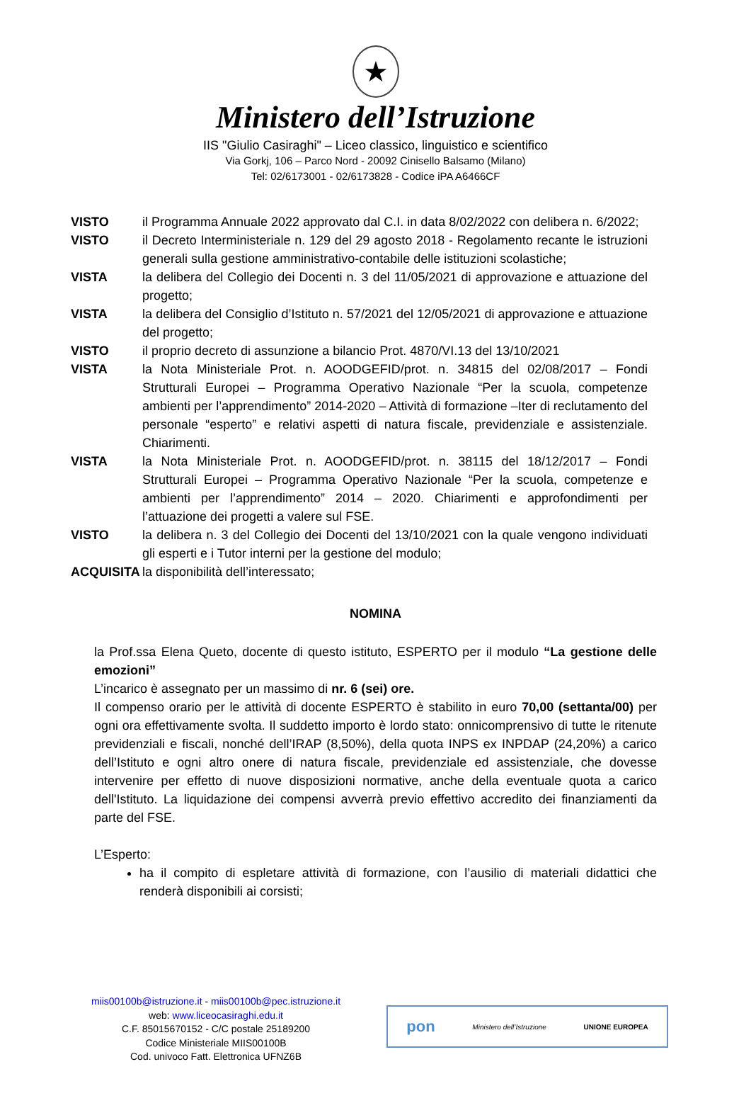★
Ministero dell’Istruzione
IIS "Giulio Casiraghi" – Liceo classico, linguistico e scientifico
Via Gorkj, 106 – Parco Nord - 20092 Cinisello Balsamo (Milano)
Tel: 02/6173001 - 02/6173828 - Codice iPA A6466CF
VISTO il Programma Annuale 2022 approvato dal C.I. in data 8/02/2022 con delibera n. 6/2022;
VISTO il Decreto Interministeriale n. 129 del 29 agosto 2018 - Regolamento recante le istruzioni generali sulla gestione amministrativo-contabile delle istituzioni scolastiche;
VISTA la delibera del Collegio dei Docenti n. 3 del 11/05/2021 di approvazione e attuazione del progetto;
VISTA la delibera del Consiglio d’Istituto n. 57/2021 del 12/05/2021 di approvazione e attuazione del progetto;
VISTO il proprio decreto di assunzione a bilancio Prot. 4870/VI.13 del 13/10/2021
VISTA la Nota Ministeriale Prot. n. AOODGEFID/prot. n. 34815 del 02/08/2017 – Fondi Strutturali Europei – Programma Operativo Nazionale “Per la scuola, competenze ambienti per l’apprendimento” 2014-2020 – Attività di formazione –Iter di reclutamento del personale “esperto” e relativi aspetti di natura fiscale, previdenziale e assistenziale. Chiarimenti.
VISTA la Nota Ministeriale Prot. n. AOODGEFID/prot. n. 38115 del 18/12/2017 – Fondi Strutturali Europei – Programma Operativo Nazionale “Per la scuola, competenze e ambienti per l’apprendimento” 2014 – 2020. Chiarimenti e approfondimenti per l’attuazione dei progetti a valere sul FSE.
VISTO la delibera n. 3 del Collegio dei Docenti del 13/10/2021 con la quale vengono individuati gli esperti e i Tutor interni per la gestione del modulo;
ACQUISITA la disponibilità dell’interessato;
NOMINA
la Prof.ssa Elena Queto, docente di questo istituto, ESPERTO per il modulo “La gestione delle emozioni”
L’incarico è assegnato per un massimo di nr. 6 (sei) ore.
Il compenso orario per le attività di docente ESPERTO è stabilito in euro 70,00 (settanta/00) per ogni ora effettivamente svolta. Il suddetto importo è lordo stato: onnicomprensivo di tutte le ritenute previdenziali e fiscali, nonché dell’IRAP (8,50%), della quota INPS ex INPDAP (24,20%) a carico dell’Istituto e ogni altro onere di natura fiscale, previdenziale ed assistenziale, che dovesse intervenire per effetto di nuove disposizioni normative, anche della eventuale quota a carico dell'Istituto. La liquidazione dei compensi avverrà previo effettivo accredito dei finanziamenti da parte del FSE.
L’Esperto:
ha il compito di espletare attività di formazione, con l’ausilio di materiali didattici che renderà disponibili ai corsisti;
miis00100b@istruzione.it - miis00100b@pec.istruzione.it
web: www.liceocasiraghi.edu.it
C.F. 85015670152 - C/C postale 25189200
Codice Ministeriale MIIS00100B
Cod. univoco Fatt. Elettronica UFNZ6B
pon Ministero dell’Istruzione UNIONE EUROPEA